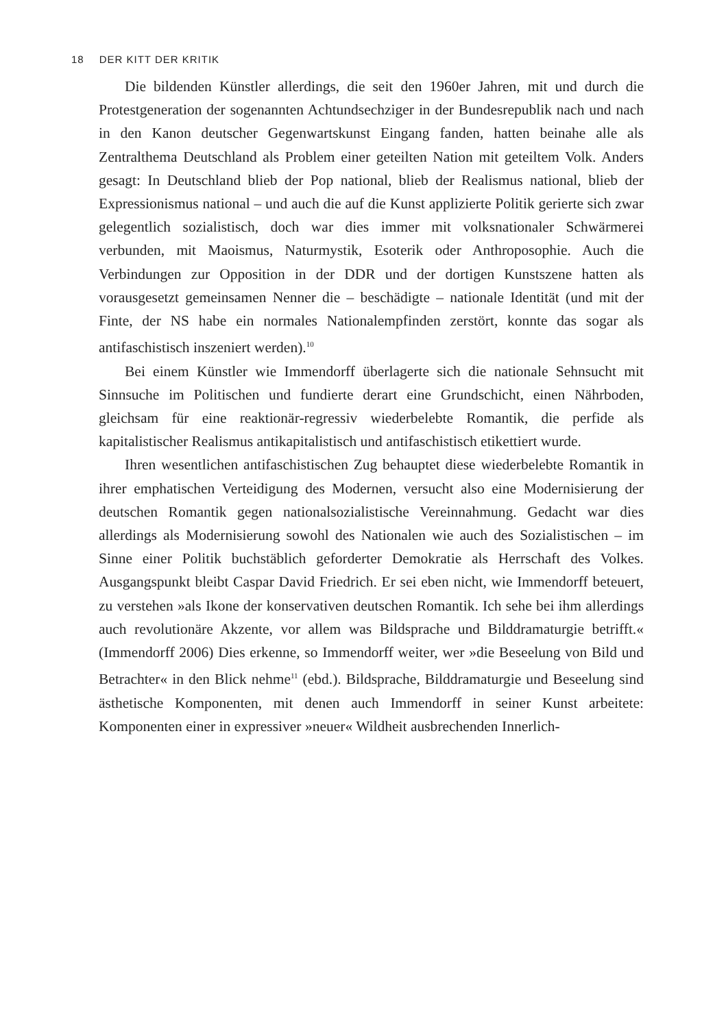18 DER KITT DER KRITIK
Die bildenden Künstler allerdings, die seit den 1960er Jahren, mit und durch die Protestgeneration der sogenannten Achtundsechziger in der Bundesrepublik nach und nach in den Kanon deutscher Gegenwartskunst Eingang fanden, hatten beinahe alle als Zentralthema Deutschland als Problem einer geteilten Nation mit geteiltem Volk. Anders gesagt: In Deutschland blieb der Pop national, blieb der Realismus national, blieb der Expressionismus national – und auch die auf die Kunst applizierte Politik gerierte sich zwar gelegentlich sozialistisch, doch war dies immer mit volksnationaler Schwärmerei verbunden, mit Maoismus, Naturmystik, Esoterik oder Anthroposophie. Auch die Verbindungen zur Opposition in der DDR und der dortigen Kunstszene hatten als vorausgesetzt gemeinsamen Nenner die – beschädigte – nationale Identität (und mit der Finte, der NS habe ein normales Nationalempfinden zerstört, konnte das sogar als antifaschistisch inszeniert werden).<sup>10</sup>
Bei einem Künstler wie Immendorff überlagerte sich die nationale Sehnsucht mit Sinnsuche im Politischen und fundierte derart eine Grundschicht, einen Nährboden, gleichsam für eine reaktionär-regressiv wiederbelebte Romantik, die perfide als kapitalistischer Realismus antikapitalistisch und antifaschistisch etikettiert wurde.
Ihren wesentlichen antifaschistischen Zug behauptet diese wiederbelebte Romantik in ihrer emphatischen Verteidigung des Modernen, versucht also eine Modernisierung der deutschen Romantik gegen nationalsozialistische Vereinnahmung. Gedacht war dies allerdings als Modernisierung sowohl des Nationalen wie auch des Sozialistischen – im Sinne einer Politik buchstäblich geforderter Demokratie als Herrschaft des Volkes. Ausgangspunkt bleibt Caspar David Friedrich. Er sei eben nicht, wie Immendorff beteuert, zu verstehen »als Ikone der konservativen deutschen Romantik. Ich sehe bei ihm allerdings auch revolutionäre Akzente, vor allem was Bildsprache und Bilddramaturgie betrifft.« (Immendorff 2006) Dies erkenne, so Immendorff weiter, wer »die Beseelung von Bild und Betrachter« in den Blick nehme<sup>11</sup> (ebd.). Bildsprache, Bilddramaturgie und Beseelung sind ästhetische Komponenten, mit denen auch Immendorff in seiner Kunst arbeitete: Komponenten einer in expressiver »neuer« Wildheit ausbrechenden Innerlich-